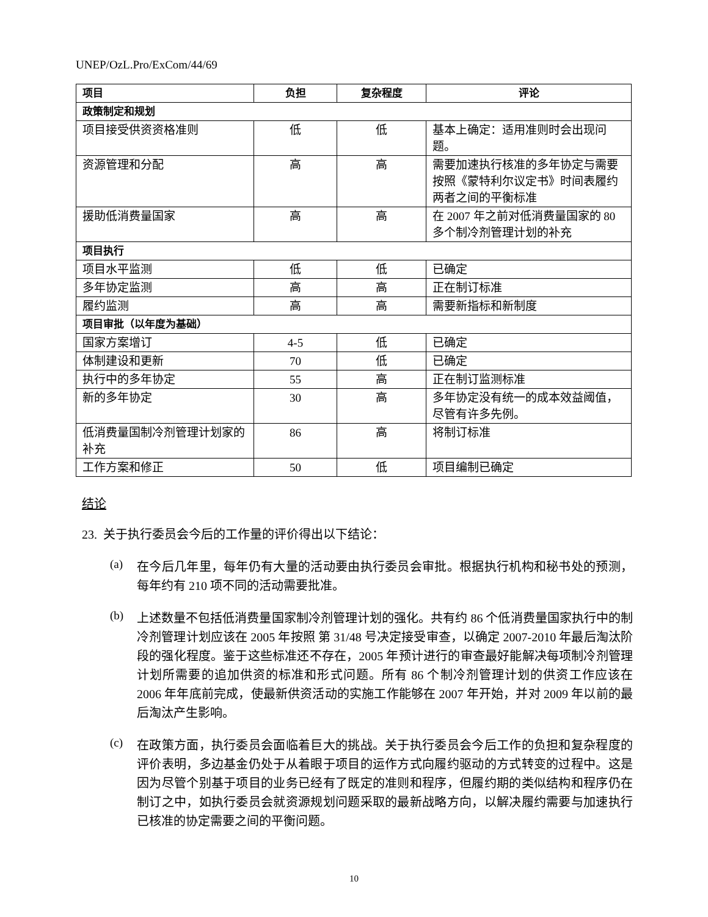UNEP/OzL.Pro/ExCom/44/69
| 项目 | 负担 | 复杂程度 | 评论 |
| --- | --- | --- | --- |
| 政策制定和规划 | | | |
| 项目接受供资资格准则 | 低 | 低 | 基本上确定：适用准则时会出现问题。 |
| 资源管理和分配 | 高 | 高 | 需要加速执行核准的多年协定与需要按照《蒙特利尔议定书》时间表履约两者之间的平衡标准 |
| 援助低消费量国家 | 高 | 高 | 在 2007 年之前对低消费量国家的 80 多个制冷剂管理计划的补充 |
| 项目执行 | | | |
| 项目水平监测 | 低 | 低 | 已确定 |
| 多年协定监测 | 高 | 高 | 正在制订标准 |
| 履约监测 | 高 | 高 | 需要新指标和新制度 |
| 项目审批（以年度为基础） | | | |
| 国家方案增订 | 4-5 | 低 | 已确定 |
| 体制建设和更新 | 70 | 低 | 已确定 |
| 执行中的多年协定 | 55 | 高 | 正在制订监测标准 |
| 新的多年协定 | 30 | 高 | 多年协定没有统一的成本效益阈值，尽管有许多先例。 |
| 低消费量国制冷剂管理计划家的补充 | 86 | 高 | 将制订标准 |
| 工作方案和修正 | 50 | 低 | 项目编制已确定 |
结论
23. 关于执行委员会今后的工作量的评价得出以下结论：
(a)
在今后几年里，每年仍有大量的活动要由执行委员会审批。根据执行机构和秘书处的预测，每年约有 210 项不同的活动需要批准。
(b)
上述数量不包括低消费量国家制冷剂管理计划的强化。共有约 86 个低消费量国家执行中的制冷剂管理计划应该在 2005 年按照 第 31/48 号决定接受审查，以确定 2007-2010 年最后淘汰阶段的强化程度。鉴于这些标准还不存在，2005 年预计进行的审查最好能解决每项制冷剂管理计划所需要的追加供资的标准和形式问题。所有 86 个制冷剂管理计划的供资工作应该在 2006 年年底前完成，使最新供资活动的实施工作能够在 2007 年开始，并对 2009 年以前的最后淘汰产生影响。
(c)
在政策方面，执行委员会面临着巨大的挑战。关于执行委员会今后工作的负担和复杂程度的评价表明，多边基金仍处于从着眼于项目的运作方式向履约驱动的方式转变的过程中。这是因为尽管个别基于项目的业务已经有了既定的准则和程序，但履约期的类似结构和程序仍在制订之中，如执行委员会就资源规划问题采取的最新战略方向，以解决履约需要与加速执行已核准的协定需要之间的平衡问题。
10